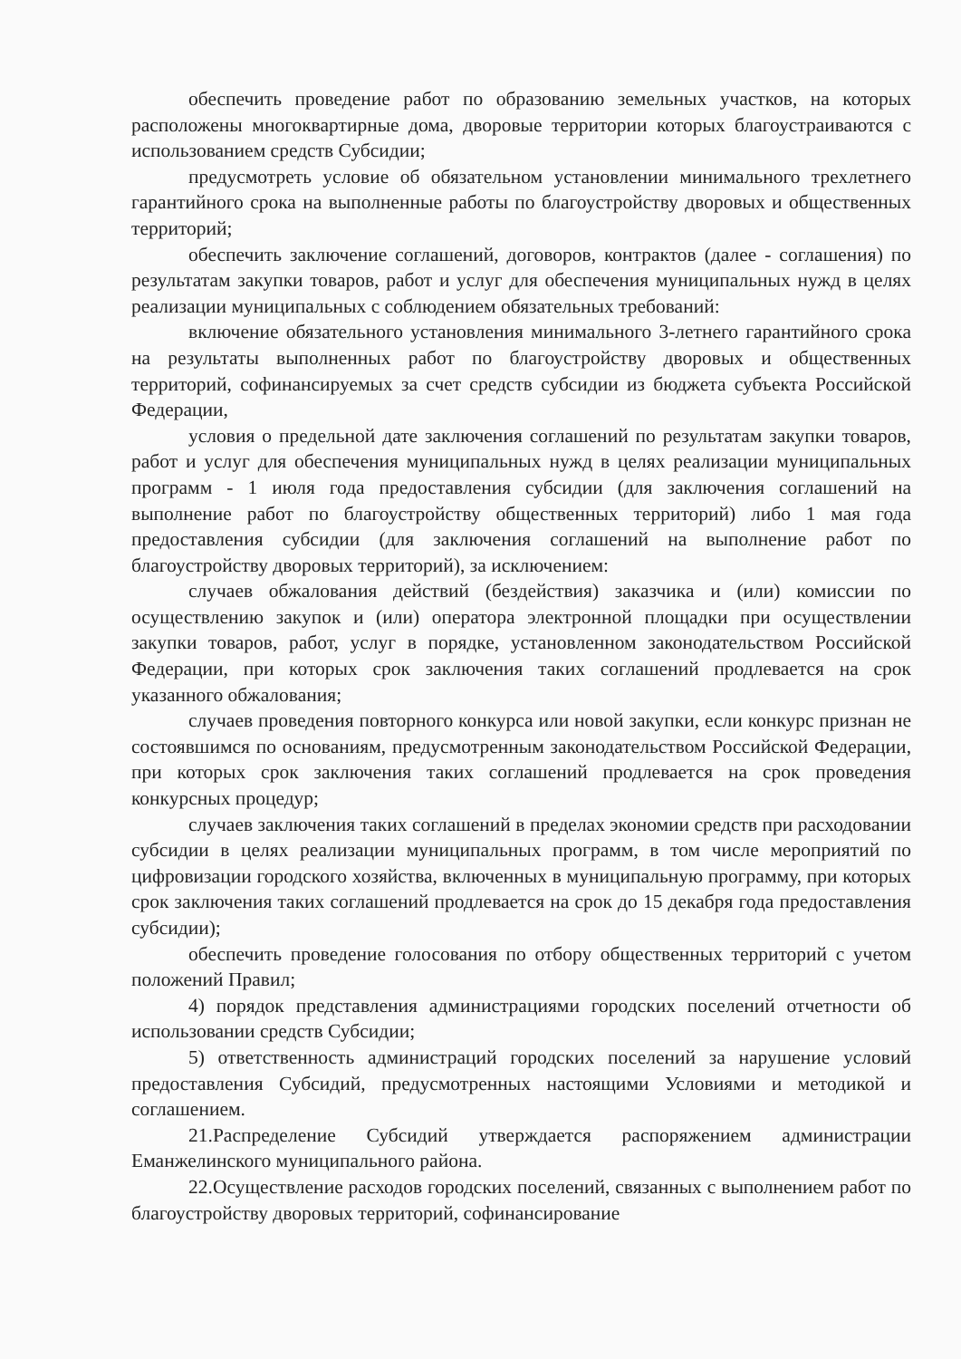обеспечить проведение работ по образованию земельных участков, на которых расположены многоквартирные дома, дворовые территории которых благоустраиваются с использованием средств Субсидии;
предусмотреть условие об обязательном установлении минимального трехлетнего гарантийного срока на выполненные работы по благоустройству дворовых и общественных территорий;
обеспечить заключение соглашений, договоров, контрактов (далее - соглашения) по результатам закупки товаров, работ и услуг для обеспечения муниципальных нужд в целях реализации муниципальных с соблюдением обязательных требований:
включение обязательного установления минимального 3-летнего гарантийного срока на результаты выполненных работ по благоустройству дворовых и общественных территорий, софинансируемых за счет средств субсидии из бюджета субъекта Российской Федерации,
условия о предельной дате заключения соглашений по результатам закупки товаров, работ и услуг для обеспечения муниципальных нужд в целях реализации муниципальных программ - 1 июля года предоставления субсидии (для заключения соглашений на выполнение работ по благоустройству общественных территорий) либо 1 мая года предоставления субсидии (для заключения соглашений на выполнение работ по благоустройству дворовых территорий), за исключением:
случаев обжалования действий (бездействия) заказчика и (или) комиссии по осуществлению закупок и (или) оператора электронной площадки при осуществлении закупки товаров, работ, услуг в порядке, установленном законодательством Российской Федерации, при которых срок заключения таких соглашений продлевается на срок указанного обжалования;
случаев проведения повторного конкурса или новой закупки, если конкурс признан не состоявшимся по основаниям, предусмотренным законодательством Российской Федерации, при которых срок заключения таких соглашений продлевается на срок проведения конкурсных процедур;
случаев заключения таких соглашений в пределах экономии средств при расходовании субсидии в целях реализации муниципальных программ, в том числе мероприятий по цифровизации городского хозяйства, включенных в муниципальную программу, при которых срок заключения таких соглашений продлевается на срок до 15 декабря года предоставления субсидии);
обеспечить проведение голосования по отбору общественных территорий с учетом положений Правил;
4) порядок представления администрациями городских поселений отчетности об использовании средств Субсидии;
5) ответственность администраций городских поселений за нарушение условий предоставления Субсидий, предусмотренных настоящими Условиями и методикой и соглашением.
21.Распределение Субсидий утверждается распоряжением администрации Еманжелинского муниципального района.
22.Осуществление расходов городских поселений, связанных с выполнением работ по благоустройству дворовых территорий, софинансирование